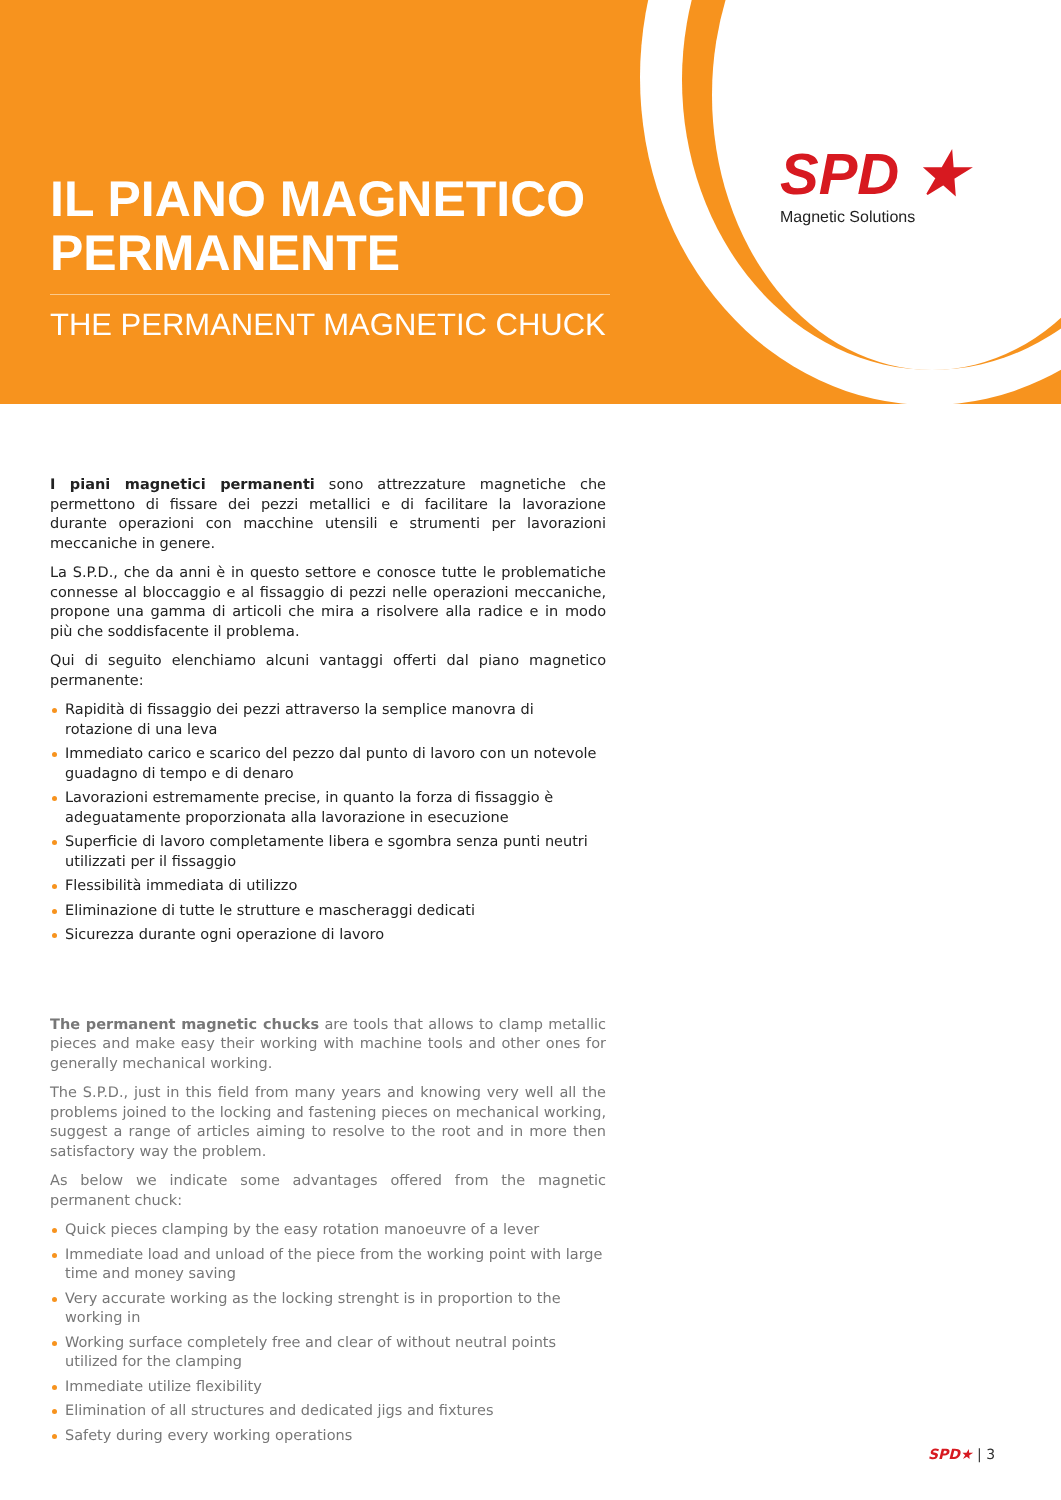IL PIANO MAGNETICO PERMANENTE
THE PERMANENT MAGNETIC CHUCK
SPD ★
Magnetic Solutions
I piani magnetici permanenti sono attrezzature magnetiche che permettono di fissare dei pezzi metallici e di facilitare la lavorazione durante operazioni con macchine utensili e strumenti per lavorazioni meccaniche in genere.
La S.P.D., che da anni è in questo settore e conosce tutte le problematiche connesse al bloccaggio e al fissaggio di pezzi nelle operazioni meccaniche, propone una gamma di articoli che mira a risolvere alla radice e in modo più che soddisfacente il problema.
Qui di seguito elenchiamo alcuni vantaggi offerti dal piano magnetico permanente:
Rapidità di fissaggio dei pezzi attraverso la semplice manovra di rotazione di una leva
Immediato carico e scarico del pezzo dal punto di lavoro con un notevole guadagno di tempo e di denaro
Lavorazioni estremamente precise, in quanto la forza di fissaggio è adeguatamente proporzionata alla lavorazione in esecuzione
Superficie di lavoro completamente libera e sgombra senza punti neutri utilizzati per il fissaggio
Flessibilità immediata di utilizzo
Eliminazione di tutte le strutture e mascheraggi dedicati
Sicurezza durante ogni operazione di lavoro
The permanent magnetic chucks are tools that allows to clamp metallic pieces and make easy their working with machine tools and other ones for generally mechanical working.
The S.P.D., just in this field from many years and knowing very well all the problems joined to the locking and fastening pieces on mechanical working, suggest a range of articles aiming to resolve to the root and in more then satisfactory way the problem.
As below we indicate some advantages offered from the magnetic permanent chuck:
Quick pieces clamping by the easy rotation manoeuvre of a lever
Immediate load and unload of the piece from the working point with large time and money saving
Very accurate working as the locking strenght is in proportion to the working in
Working surface completely free and clear of without neutral points utilized for the clamping
Immediate utilize flexibility
Elimination of all structures and dedicated jigs and fixtures
Safety during every working operations
SPD★ | 3